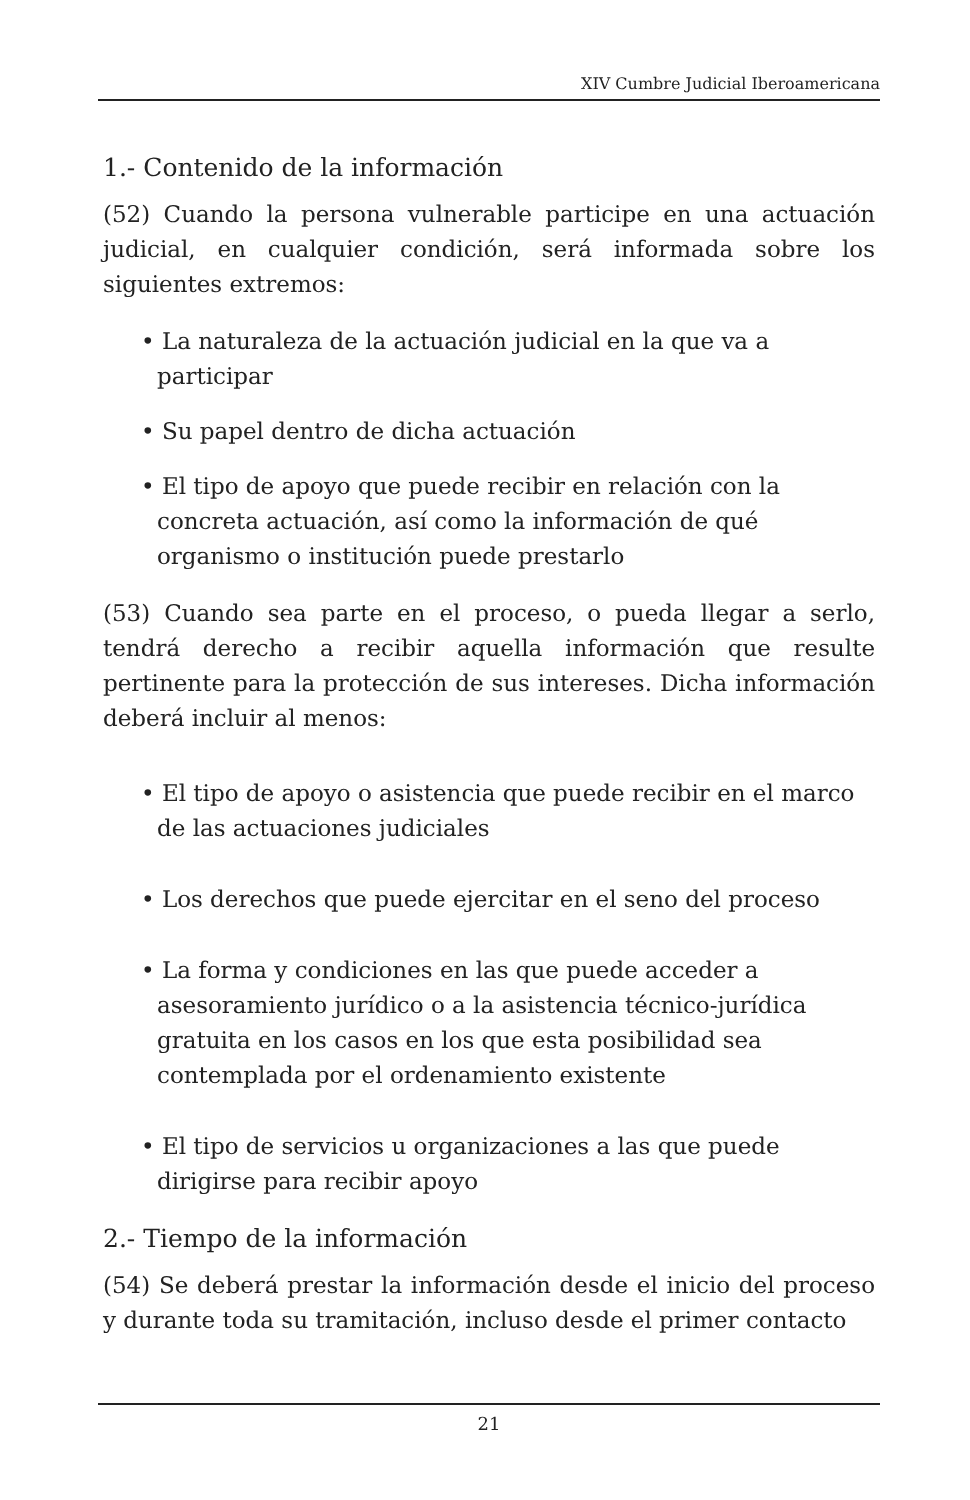XIV Cumbre Judicial Iberoamericana
1.- Contenido de la información
(52) Cuando la persona vulnerable participe en una actuación judicial, en cualquier condición, será informada sobre los siguientes extremos:
• La naturaleza de la actuación judicial en la que va a participar
• Su papel dentro de dicha actuación
• El tipo de apoyo que puede recibir en relación con la concreta actuación, así como la información de qué organismo o institución puede prestarlo
(53) Cuando sea parte en el proceso, o pueda llegar a serlo, tendrá derecho a recibir aquella información que resulte pertinente para la protección de sus intereses. Dicha información deberá incluir al menos:
• El tipo de apoyo o asistencia que puede recibir en el marco de las actuaciones judiciales
• Los derechos que puede ejercitar en el seno del proceso
• La forma y condiciones en las que puede acceder a asesoramiento jurídico o a la asistencia técnico-jurídica gratuita en los casos en los que esta posibilidad sea contemplada por el ordenamiento existente
• El tipo de servicios u organizaciones a las que puede dirigirse para recibir apoyo
2.- Tiempo de la información
(54) Se deberá prestar la información desde el inicio del proceso y durante toda su tramitación, incluso desde el primer contacto
21